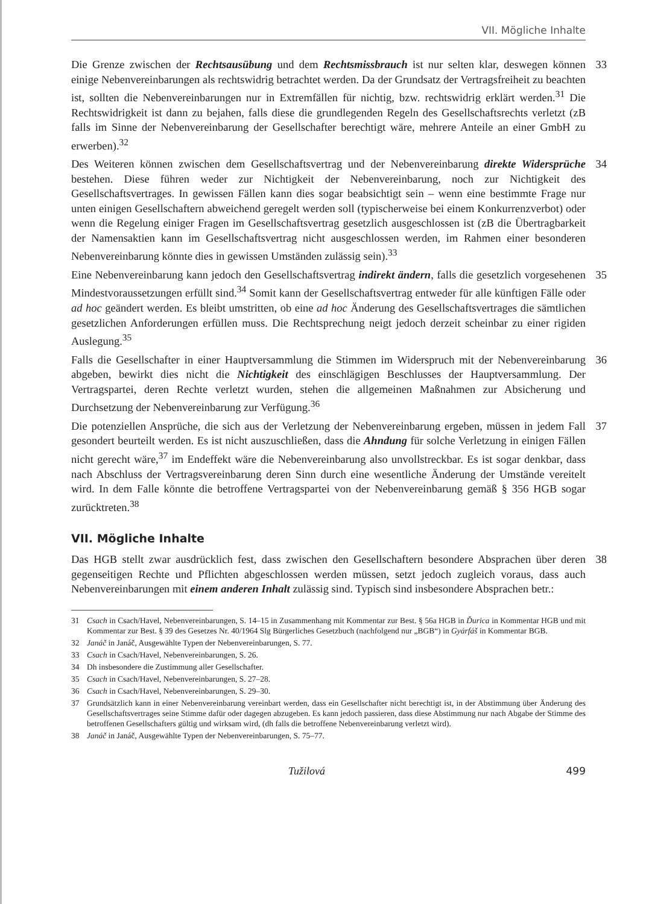VII. Mögliche Inhalte
Die Grenze zwischen der Rechtsausübung und dem Rechtsmissbrauch ist nur selten klar, deswegen können einige Nebenvereinbarungen als rechtswidrig betrachtet werden. Da der Grundsatz der Vertragsfreiheit zu beachten ist, sollten die Nebenvereinbarungen nur in Extremfällen für nichtig, bzw. rechtswidrig erklärt werden.<sup>31</sup> Die Rechtswidrigkeit ist dann zu bejahen, falls diese die grundlegenden Regeln des Gesellschaftsrechts verletzt (zB falls im Sinne der Nebenvereinbarung der Gesellschafter berechtigt wäre, mehrere Anteile an einer GmbH zu erwerben).<sup>32</sup>
33
Des Weiteren können zwischen dem Gesellschaftsvertrag und der Nebenvereinbarung direkte Widersprüche bestehen. Diese führen weder zur Nichtigkeit der Nebenvereinbarung, noch zur Nichtigkeit des Gesellschaftsvertrages. In gewissen Fällen kann dies sogar beabsichtigt sein – wenn eine bestimmte Frage nur unten einigen Gesellschaftern abweichend geregelt werden soll (typischerweise bei einem Konkurrenzverbot) oder wenn die Regelung einiger Fragen im Gesellschaftsvertrag gesetzlich ausgeschlossen ist (zB die Übertragbarkeit der Namensaktien kann im Gesellschaftsvertrag nicht ausgeschlossen werden, im Rahmen einer besonderen Nebenvereinbarung könnte dies in gewissen Umständen zulässig sein).<sup>33</sup>
34
Eine Nebenvereinbarung kann jedoch den Gesellschaftsvertrag indirekt ändern, falls die gesetzlich vorgesehenen Mindestvoraussetzungen erfüllt sind.<sup>34</sup> Somit kann der Gesellschaftsvertrag entweder für alle künftigen Fälle oder ad hoc geändert werden. Es bleibt umstritten, ob eine ad hoc Änderung des Gesellschaftsvertrages die sämtlichen gesetzlichen Anforderungen erfüllen muss. Die Rechtsprechung neigt jedoch derzeit scheinbar zu einer rigiden Auslegung.<sup>35</sup>
35
Falls die Gesellschafter in einer Hauptversammlung die Stimmen im Widerspruch mit der Nebenvereinbarung abgeben, bewirkt dies nicht die Nichtigkeit des einschlägigen Beschlusses der Hauptversammlung. Der Vertragspartei, deren Rechte verletzt wurden, stehen die allgemeinen Maßnahmen zur Absicherung und Durchsetzung der Nebenvereinbarung zur Verfügung.<sup>36</sup>
36
Die potenziellen Ansprüche, die sich aus der Verletzung der Nebenvereinbarung ergeben, müssen in jedem Fall gesondert beurteilt werden. Es ist nicht auszuschließen, dass die Ahndung für solche Verletzung in einigen Fällen nicht gerecht wäre,<sup>37</sup> im Endeffekt wäre die Nebenvereinbarung also unvollstreckbar. Es ist sogar denkbar, dass nach Abschluss der Vertragsvereinbarung deren Sinn durch eine wesentliche Änderung der Umstände vereitelt wird. In dem Falle könnte die betroffene Vertragspartei von der Nebenvereinbarung gemäß § 356 HGB sogar zurücktreten.<sup>38</sup>
37
VII. Mögliche Inhalte
Das HGB stellt zwar ausdrücklich fest, dass zwischen den Gesellschaftern besondere Absprachen über deren gegenseitigen Rechte und Pflichten abgeschlossen werden müssen, setzt jedoch zugleich voraus, dass auch Nebenvereinbarungen mit einem anderen Inhalt zulässig sind. Typisch sind insbesondere Absprachen betr.:
38
31 Csach in Csach/Havel, Nebenvereinbarungen, S. 14–15 in Zusammenhang mit Kommentar zur Best. § 56a HGB in Ďurica in Kommentar HGB und mit Kommentar zur Best. § 39 des Gesetzes Nr. 40/1964 Slg Bürgerliches Gesetzbuch (nachfolgend nur „BGB“) in Gyárfáš in Kommentar BGB.
32 Janáč in Janáč, Ausgewählte Typen der Nebenvereinbarungen, S. 77.
33 Csach in Csach/Havel, Nebenvereinbarungen, S. 26.
34 Dh insbesondere die Zustimmung aller Gesellschafter.
35 Csach in Csach/Havel, Nebenvereinbarungen, S. 27–28.
36 Csach in Csach/Havel, Nebenvereinbarungen, S. 29–30.
37 Grundsätzlich kann in einer Nebenvereinbarung vereinbart werden, dass ein Gesellschafter nicht berechtigt ist, in der Abstimmung über Änderung des Gesellschaftsvertrages seine Stimme dafür oder dagegen abzugeben. Es kann jedoch passieren, dass diese Abstimmung nur nach Abgabe der Stimme des betroffenen Gesellschafters gültig und wirksam wird, (dh falls die betroffene Nebenvereinbarung verletzt wird).
38 Janáč in Janáč, Ausgewählte Typen der Nebenvereinbarungen, S. 75–77.
Tužilová 499